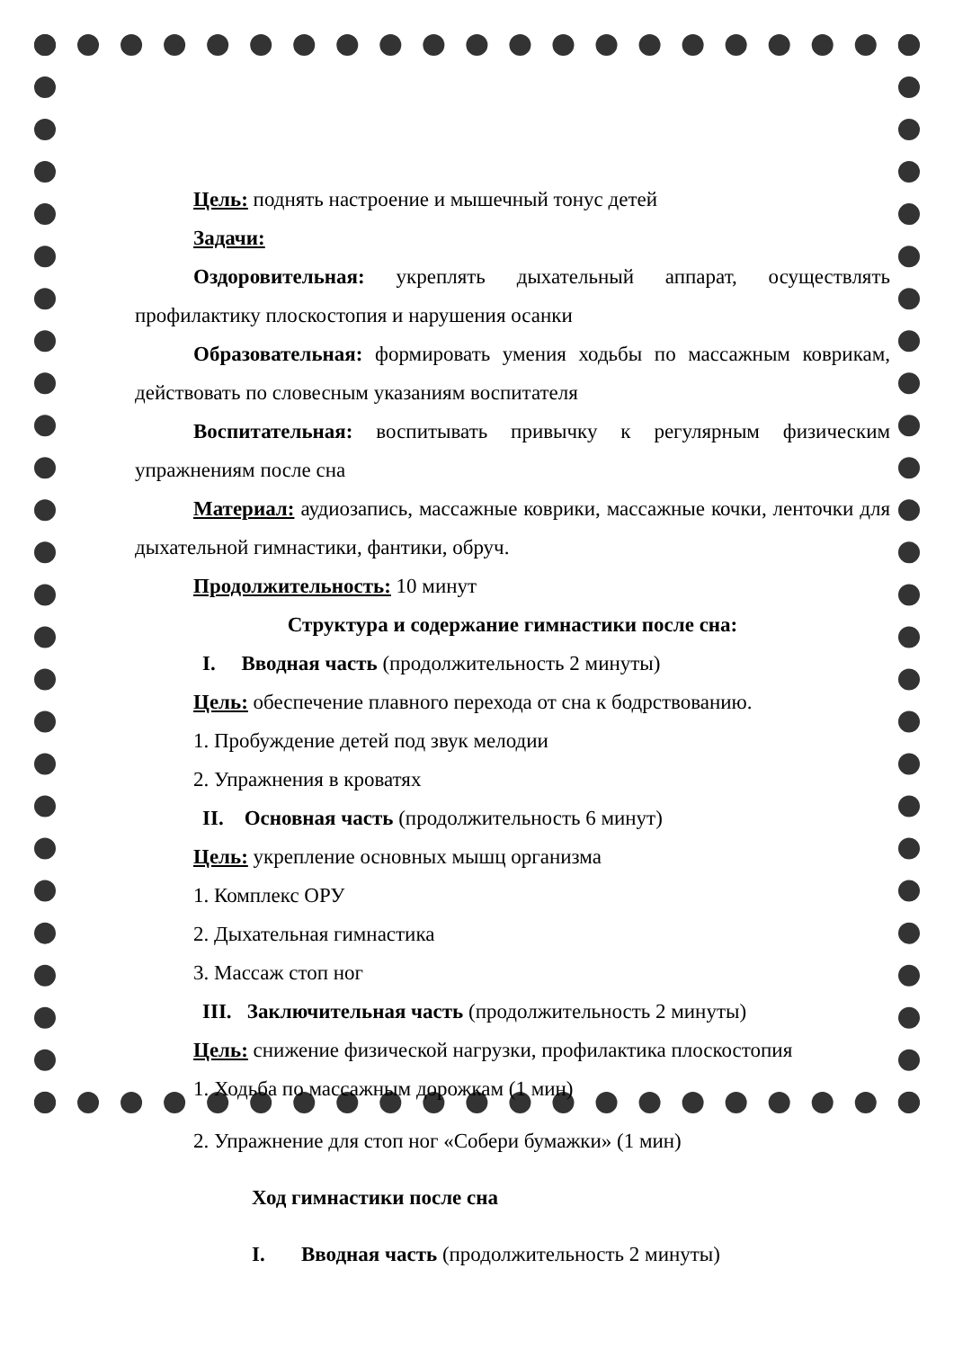Цель: поднять настроение и мышечный тонус детей
Задачи:
Оздоровительная: укреплять дыхательный аппарат, осуществлять профилактику плоскостопия и нарушения осанки
Образовательная: формировать умения ходьбы по массажным коврикам, действовать по словесным указаниям воспитателя
Воспитательная: воспитывать привычку к регулярным физическим упражнениям после сна
Материал: аудиозапись, массажные коврики, массажные кочки, ленточки для дыхательной гимнастики, фантики, обруч.
Продолжительность: 10 минут
Структура и содержание гимнастики после сна:
I. Вводная часть (продолжительность 2 минуты)
Цель: обеспечение плавного перехода от сна к бодрствованию.
1. Пробуждение детей под звук мелодии
2. Упражнения в кроватях
II. Основная часть (продолжительность 6 минут)
Цель: укрепление основных мышц организма
1. Комплекс ОРУ
2. Дыхательная гимнастика
3. Массаж стоп ног
III. Заключительная часть (продолжительность 2 минуты)
Цель: снижение физической нагрузки, профилактика плоскостопия
1. Ходьба по массажным дорожкам (1 мин)
2. Упражнение для стоп ног «Собери бумажки» (1 мин)
Ход гимнастики после сна
I. Вводная часть (продолжительность 2 минуты)